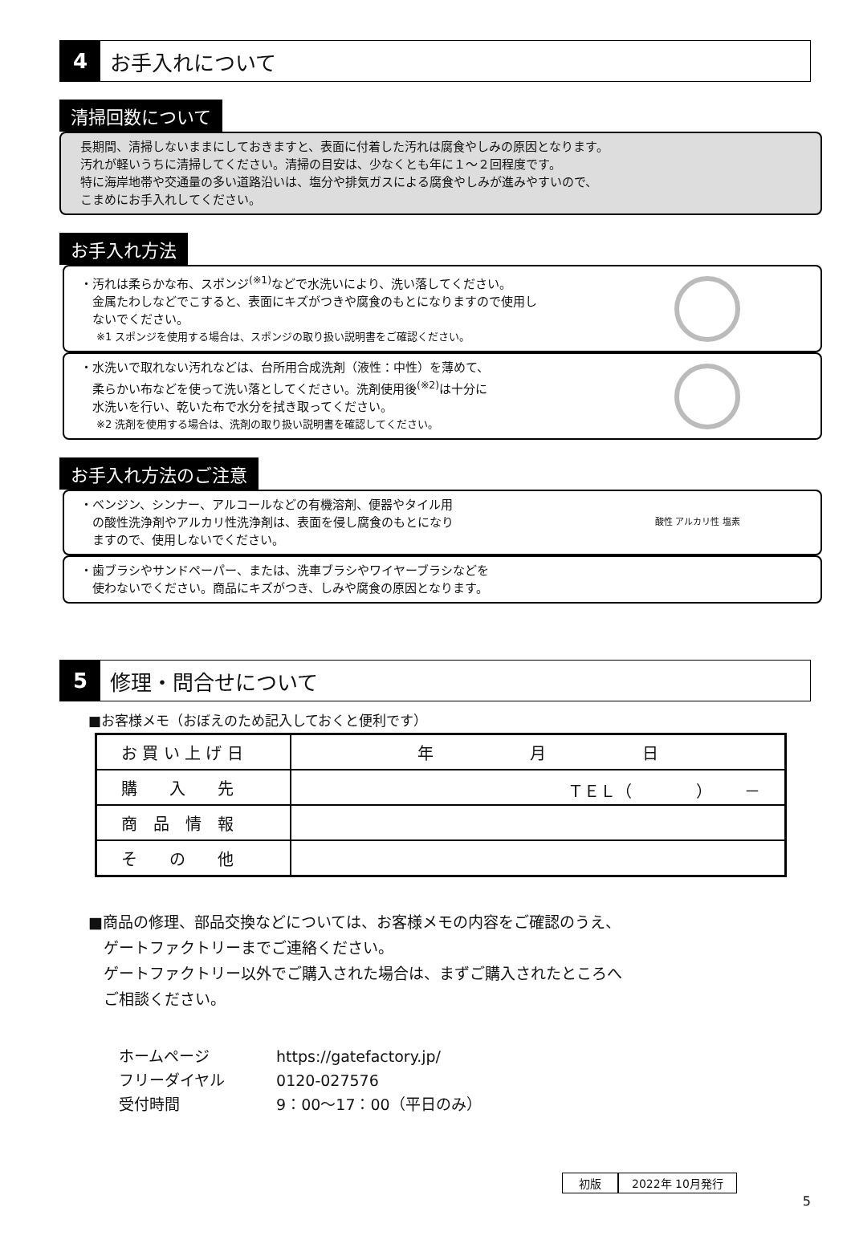4
お手入れについて
清掃回数について
長期間、清掃しないままにしておきますと、表面に付着した汚れは腐食やしみの原因となります。
汚れが軽いうちに清掃してください。清掃の目安は、少なくとも年に１～２回程度です。
特に海岸地帯や交通量の多い道路沿いは、塩分や排気ガスによる腐食やしみが進みやすいので、
こまめにお手入れしてください。
お手入れ方法
・汚れは柔らかな布、スポンジ<sup>(※1)</sup>などで水洗いにより、洗い落してください。
　金属たわしなどでこすると、表面にキズがつきや腐食のもとになりますので使用し
　ないでください。
※1 スポンジを使用する場合は、スポンジの取り扱い説明書をご確認ください。
・水洗いで取れない汚れなどは、台所用合成洗剤（液性：中性）を薄めて、
　柔らかい布などを使って洗い落としてください。洗剤使用後<sup>(※2)</sup>は十分に
　水洗いを行い、乾いた布で水分を拭き取ってください。
※2 洗剤を使用する場合は、洗剤の取り扱い説明書を確認してください。
お手入れ方法のご注意
・ベンジン、シンナー、アルコールなどの有機溶剤、便器やタイル用
　の酸性洗浄剤やアルカリ性洗浄剤は、表面を侵し腐食のもとになり
　ますので、使用しないでください。
酸性 アルカリ性 塩素
・歯ブラシやサンドペーパー、または、洗車ブラシやワイヤーブラシなどを
　使わないでください。商品にキズがつき、しみや腐食の原因となります。
5
修理・問合せについて
■お客様メモ（おぼえのため記入しておくと便利です）
| お 買 い 上 げ 日 | 年 月 日 |
| 購 入 先 | ＴＥＬ（ ） － |
| 商 品 情 報 | |
| そ の 他 | |
■商品の修理、部品交換などについては、お客様メモの内容をご確認のうえ、
　ゲートファクトリーまでご連絡ください。
　ゲートファクトリー以外でご購入された場合は、まずご購入されたところへ
　ご相談ください。
ホームページ https://gatefactory.jp/
フリーダイヤル 0120-027576
受付時間 9：00～17：00（平日のみ）
初版 2022年 10月発行
5